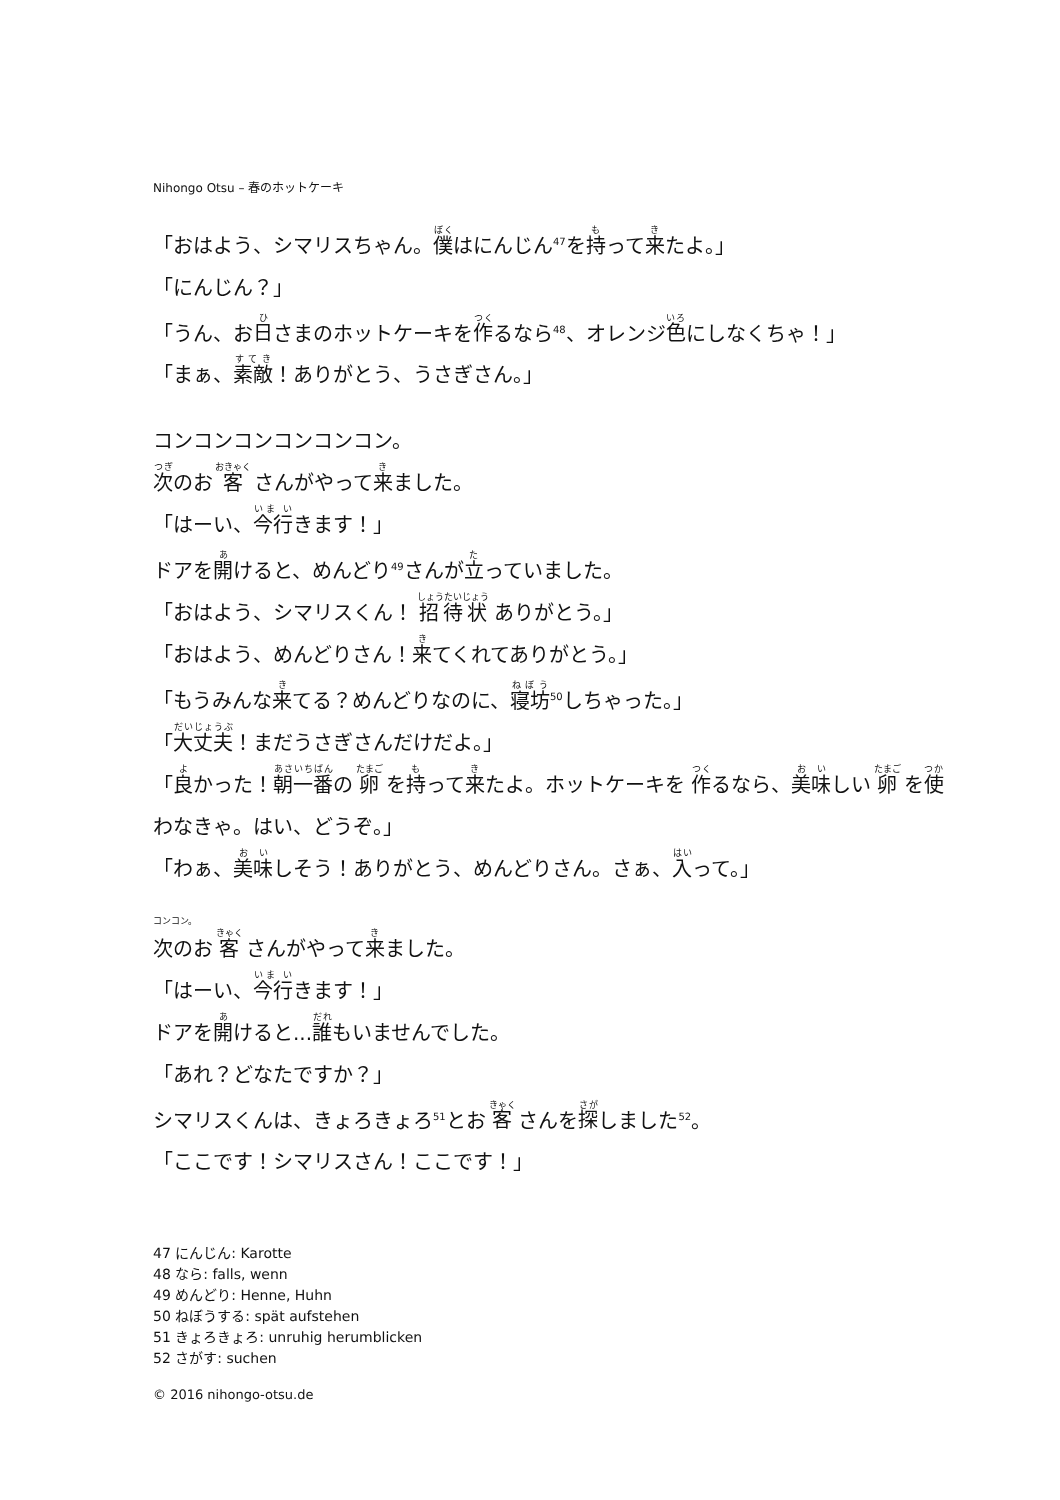Nihongo Otsu – 春のホットケーキ
「おはよう、シマリスちゃん。僕はにんじん<sup>47</sup>を持って来たよ。」
「にんじん？」
「うん、お日さまのホットケーキを作るなら<sup>48</sup>、オレンジ色にしなくちゃ！」
「まぁ、素敵！ありがとう、うさぎさん。」
コンコンコンコンコンコン。
次のお 客 さんがやって来ました。
「はーい、今行きます！」
ドアを開けると、めんどり<sup>49</sup>さんが立っていました。
「おはよう、シマリスくん！ 招待状 ありがとう。」
「おはよう、めんどりさん！来てくれてありがとう。」
「もうみんな来てる？めんどりなのに、寝坊<sup>50</sup>しちゃった。」
「大丈夫！まだうさぎさんだけだよ。」
「良かった！朝一番の 卵 を持って来たよ。ホットケーキを 作るなら、美味しい 卵 を使わなきゃ。はい、どうぞ。」
「わぁ、美味しそう！ありがとう、めんどりさん。さぁ、入って。」
コンコン。
次のお 客 さんがやって来ました。
「はーい、今行きます！」
ドアを開けると...誰もいませんでした。
「あれ？どなたですか？」
シマリスくんは、きょろきょろ<sup>51</sup>とお 客 さんを探しました<sup>52</sup>。
「ここです！シマリスさん！ここです！」
47 にんじん: Karotte
48 なら: falls, wenn
49 めんどり: Henne, Huhn
50 ねぼうする: spät aufstehen
51 きょろきょろ: unruhig herumblicken
52 さがす: suchen
© 2016 nihongo-otsu.de